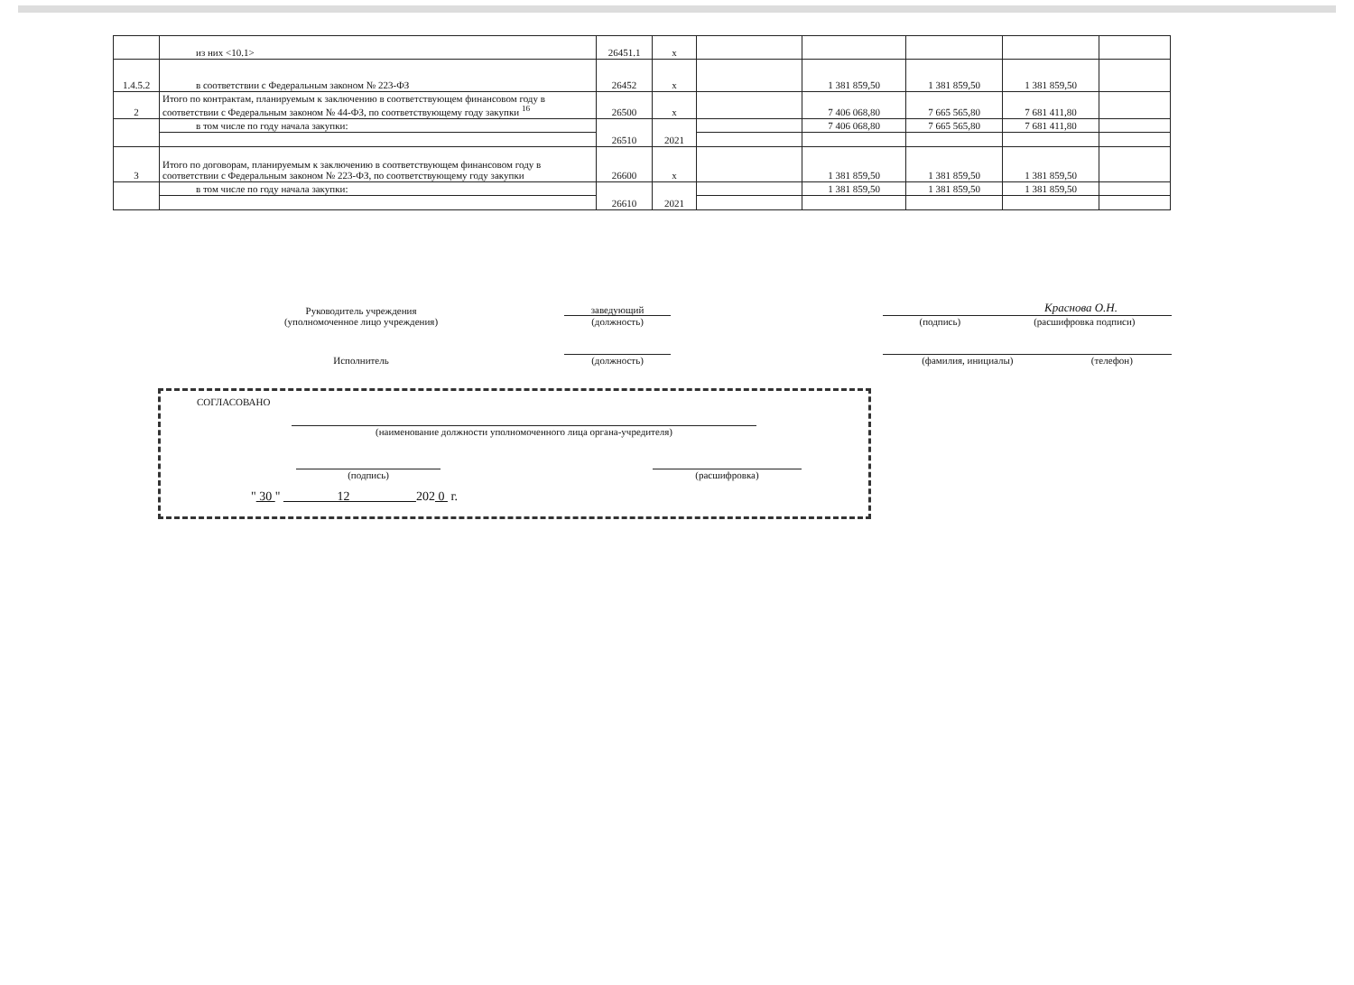| | из них <10.1> | 26451.1 | х | | | | | |
| 1.4.5.2 | в соответствии с Федеральным законом № 223-ФЗ | 26452 | х | | 1 381 859,50 | 1 381 859,50 | 1 381 859,50 | |
| 2 | Итого по контрактам, планируемым к заключению в соответствующем финансовом году в соответствии с Федеральным законом № 44-ФЗ, по соответствующему году закупки <sup>16</sup> | 26500 | х | | 7 406 068,80 | 7 665 565,80 | 7 681 411,80 | |
| | в том числе по году начала закупки: | 26510 | 2021 | | 7 406 068,80 | 7 665 565,80 | 7 681 411,80 | |
| 3 | Итого по договорам, планируемым к заключению в соответствующем финансовом году в соответствии с Федеральным законом № 223-ФЗ, по соответствующему году закупки | 26600 | х | | 1 381 859,50 | 1 381 859,50 | 1 381 859,50 | |
| | в том числе по году начала закупки: | 26610 | 2021 | | 1 381 859,50 | 1 381 859,50 | 1 381 859,50 | |
Руководитель учреждения
(уполномоченное лицо учреждения)
заведующий
(должность)
Краснова О.Н.
(подпись) (расшифровка подписи)
Исполнитель
(должность)
(фамилия, инициалы) (телефон)
СОГЛАСОВАНО
(наименование должности уполномоченного лица органа-учредителя)
(подпись)
(расшифровка)
" 30 " 12 202 0 г.